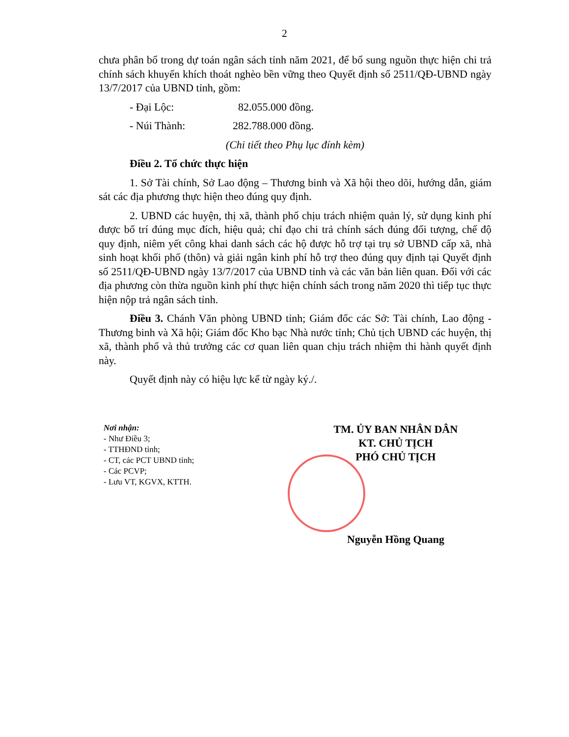2
chưa phân bổ trong dự toán ngân sách tỉnh năm 2021, để bổ sung nguồn thực hiện chi trả chính sách khuyến khích thoát nghèo bền vững theo Quyết định số 2511/QĐ-UBND ngày 13/7/2017 của UBND tỉnh, gồm:
- Đại Lộc: 82.055.000 đồng.
- Núi Thành: 282.788.000 đồng.
(Chi tiết theo Phụ lục đính kèm)
Điều 2. Tổ chức thực hiện
1. Sở Tài chính, Sở Lao động – Thương binh và Xã hội theo dõi, hướng dẫn, giám sát các địa phương thực hiện theo đúng quy định.
2. UBND các huyện, thị xã, thành phố chịu trách nhiệm quản lý, sử dụng kinh phí được bố trí đúng mục đích, hiệu quả; chỉ đạo chi trả chính sách đúng đối tượng, chế độ quy định, niêm yết công khai danh sách các hộ được hỗ trợ tại trụ sở UBND cấp xã, nhà sinh hoạt khối phố (thôn) và giải ngân kinh phí hỗ trợ theo đúng quy định tại Quyết định số 2511/QĐ-UBND ngày 13/7/2017 của UBND tỉnh và các văn bản liên quan. Đối với các địa phương còn thừa nguồn kinh phí thực hiện chính sách trong năm 2020 thì tiếp tục thực hiện nộp trả ngân sách tỉnh.
Điều 3. Chánh Văn phòng UBND tỉnh; Giám đốc các Sở: Tài chính, Lao động - Thương binh và Xã hội; Giám đốc Kho bạc Nhà nước tỉnh; Chủ tịch UBND các huyện, thị xã, thành phố và thủ trưởng các cơ quan liên quan chịu trách nhiệm thi hành quyết định này.
Quyết định này có hiệu lực kể từ ngày ký./.
Nơi nhận:
- Như Điều 3;
- TTHĐND tỉnh;
- CT, các PCT UBND tỉnh;
- Các PCVP;
- Lưu VT, KGVX, KTTH.
TM. ỦY BAN NHÂN DÂN
KT. CHỦ TỊCH
PHÓ CHỦ TỊCH
Nguyễn Hồng Quang